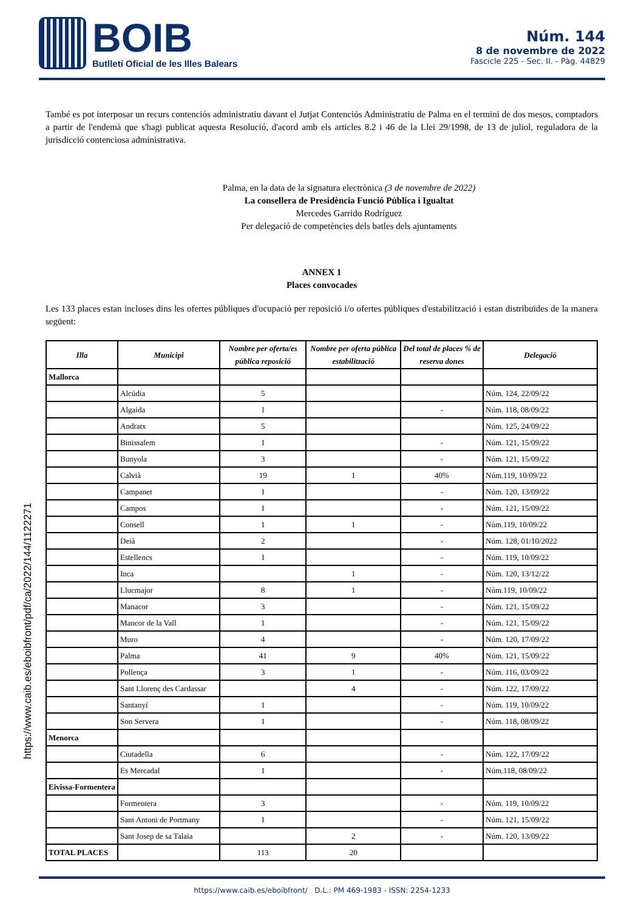BOIB
Butlletí Oficial de les Illes Balears
Núm. 144
8 de novembre de 2022
Fascicle 225 - Sec. II. - Pàg. 44829
https://www.caib.es/eboibfront/pdf/ca/2022/144/1122271
També es pot interposar un recurs contenciós administratiu davant el Jutjat Contenciós Administratiu de Palma en el termini de dos mesos, comptadors a partir de l'endemà que s'hagi publicat aquesta Resolució, d'acord amb els articles 8.2 i 46 de la Llei 29/1998, de 13 de juliol, reguladora de la jurisdicció contenciosa administrativa.
Palma, en la data de la signatura electrònica (3 de novembre de 2022)
La consellera de Presidència Funció Pública i Igualtat
Mercedes Garrido Rodríguez
Per delegació de competències dels batles dels ajuntaments
ANNEX 1
Places convocades
Les 133 places estan incloses dins les ofertes públiques d'ocupació per reposició i/o ofertes públiques d'estabilització i estan distribuïdes de la manera següent:
| Illa | Municipi | Nombre per oferta/es pública reposició | Nombre per oferta pública estabilització | Del total de places % de reserva dones | Delegació |
| --- | --- | --- | --- | --- | --- |
| Mallorca | | | | | |
| | Alcúdia | 5 | | | Núm. 124, 22/09/22 |
| | Algaida | 1 | | - | Núm. 118, 08/09/22 |
| | Andratx | 5 | | | Núm. 125, 24/09/22 |
| | Binissalem | 1 | | - | Núm. 121, 15/09/22 |
| | Bunyola | 3 | | - | Núm. 121, 15/09/22 |
| | Calvià | 19 | 1 | 40% | Núm.119, 10/09/22 |
| | Campanet | 1 | | - | Núm. 120, 13/09/22 |
| | Campos | 1 | | - | Núm. 121, 15/09/22 |
| | Consell | 1 | 1 | - | Núm.119, 10/09/22 |
| | Deià | 2 | | - | Núm. 128, 01/10/2022 |
| | Estellencs | 1 | | - | Núm. 119, 10/09/22 |
| | Inca | | 1 | - | Núm. 120, 13/12/22 |
| | Llucmajor | 8 | 1 | - | Núm.119, 10/09/22 |
| | Manacor | 3 | | - | Núm. 121, 15/09/22 |
| | Mancor de la Vall | 1 | | - | Núm. 121, 15/09/22 |
| | Muro | 4 | | - | Núm. 120, 17/09/22 |
| | Palma | 41 | 9 | 40% | Núm. 121, 15/09/22 |
| | Pollença | 3 | 1 | - | Núm. 116, 03/09/22 |
| | Sant Llorenç des Cardassar | | 4 | - | Núm. 122, 17/09/22 |
| | Santanyí | 1 | | - | Núm. 119, 10/09/22 |
| | Son Servera | 1 | | - | Núm. 118, 08/09/22 |
| Menorca | | | | | |
| | Ciutadella | 6 | | - | Núm. 122, 17/09/22 |
| | Es Mercadal | 1 | | - | Núm.118, 08/09/22 |
| Eivissa-Formentera | | | | | |
| | Formentera | 3 | | - | Núm. 119, 10/09/22 |
| | Sant Antoni de Portmany | 1 | | - | Núm. 121, 15/09/22 |
| | Sant Josep de sa Talaia | | 2 | - | Núm. 120, 13/09/22 |
| TOTAL PLACES | | 113 | 20 | | |
https://www.caib.es/eboibfront/ D.L.: PM 469-1983 - ISSN: 2254-1233